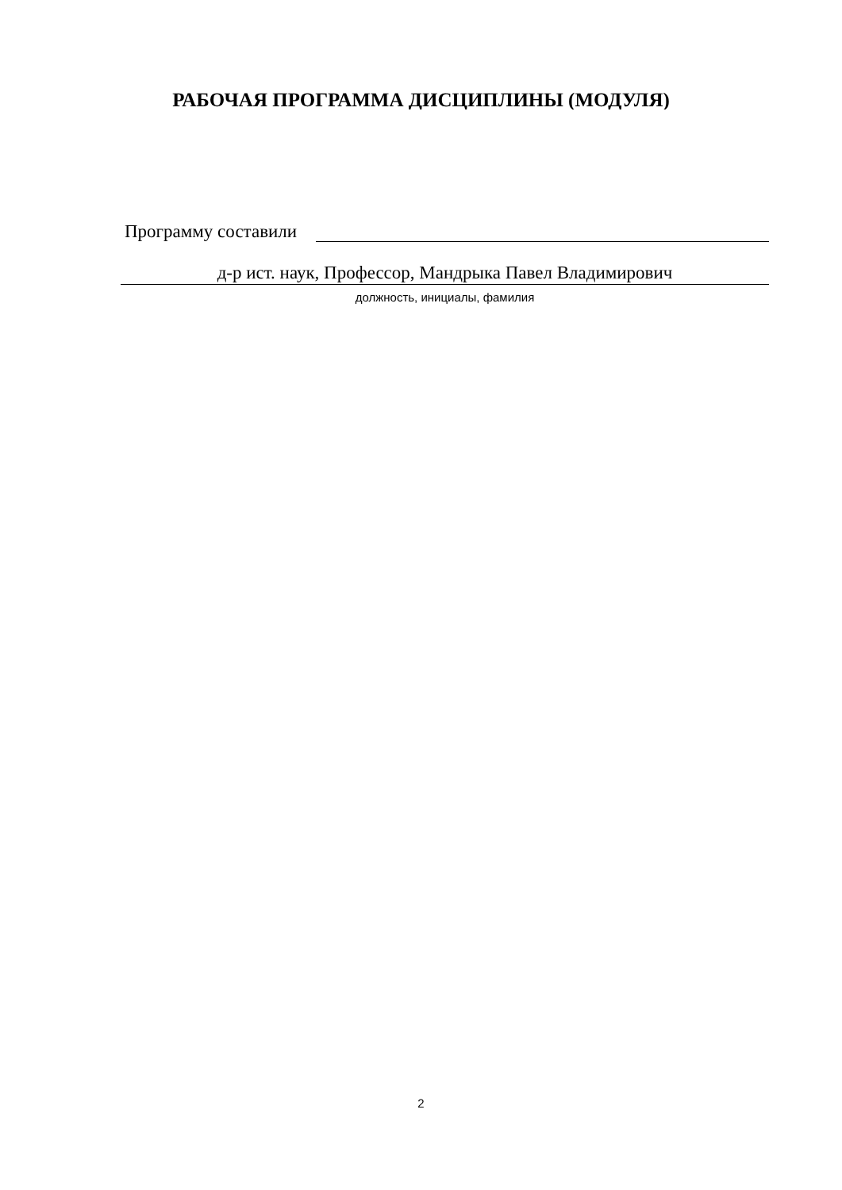РАБОЧАЯ ПРОГРАММА ДИСЦИПЛИНЫ (МОДУЛЯ)
Программу составили
д-р ист. наук, Профессор, Мандрыка Павел Владимирович
должность, инициалы, фамилия
2